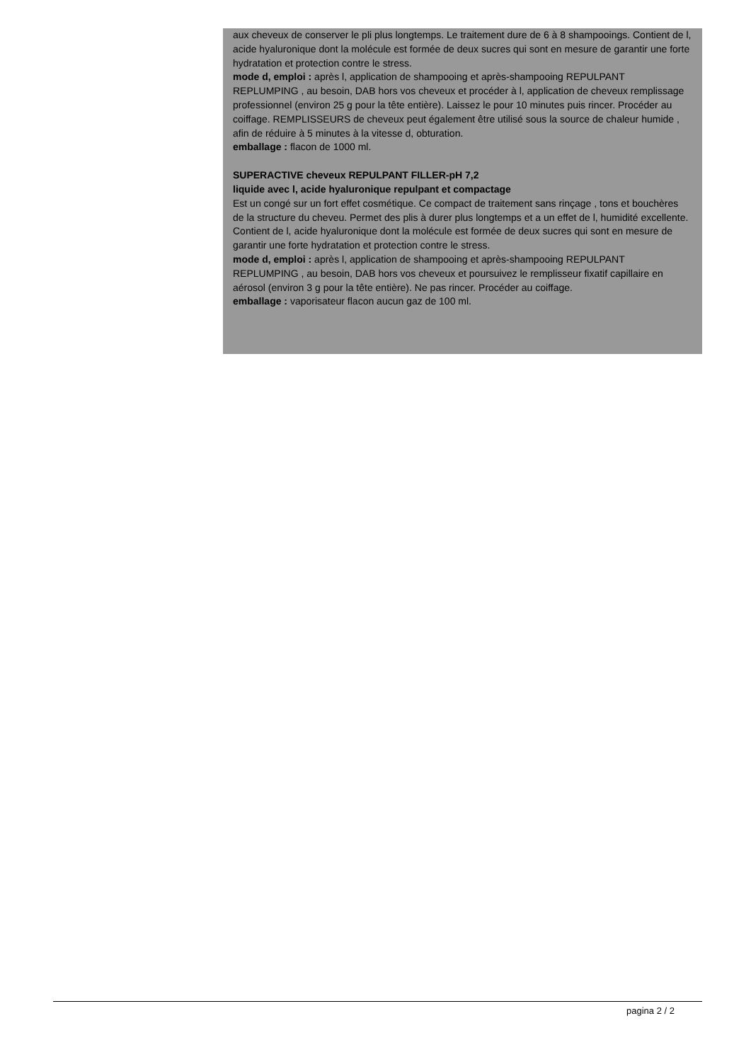aux cheveux de conserver le pli plus longtemps. Le traitement dure de 6 à 8 shampooings. Contient de l, acide hyaluronique dont la molécule est formée de deux sucres qui sont en mesure de garantir une forte hydratation et protection contre le stress.
mode d, emploi : après l, application de shampooing et après-shampooing REPULPANT REPLUMPING , au besoin, DAB hors vos cheveux et procéder à l, application de cheveux remplissage professionnel (environ 25 g pour la tête entière). Laissez le pour 10 minutes puis rincer. Procéder au coiffage. REMPLISSEURS de cheveux peut également être utilisé sous la source de chaleur humide , afin de réduire à 5 minutes à la vitesse d, obturation.
emballage : flacon de 1000 ml.
SUPERACTIVE cheveux REPULPANT FILLER-pH 7,2
liquide avec l, acide hyaluronique repulpant et compactage
Est un congé sur un fort effet cosmétique. Ce compact de traitement sans rinçage , tons et bouchères de la structure du cheveu. Permet des plis à durer plus longtemps et a un effet de l, humidité excellente. Contient de l, acide hyaluronique dont la molécule est formée de deux sucres qui sont en mesure de garantir une forte hydratation et protection contre le stress.
mode d, emploi : après l, application de shampooing et après-shampooing REPULPANT REPLUMPING , au besoin, DAB hors vos cheveux et poursuivez le remplisseur fixatif capillaire en aérosol (environ 3 g pour la tête entière). Ne pas rincer. Procéder au coiffage.
emballage : vaporisateur flacon aucun gaz de 100 ml.
pagina 2 / 2